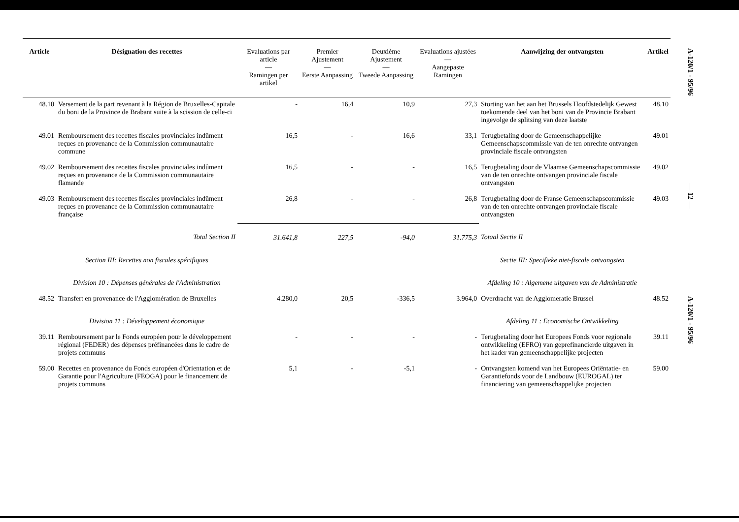| Article | Désignation des recettes | Evaluations par article — Ramingen per artikel | Premier Ajustement — Eerste Aanpassing | Deuxième Ajustement — Tweede Aanpassing | Evaluations ajustées — Aangepaste Ramingen | Aanwijzing der ontvangsten | Artikel |
| --- | --- | --- | --- | --- | --- | --- | --- |
| 48.10 | Versement de la part revenant à la Région de Bruxelles-Capitale du boni de la Province de Brabant suite à la scission de celle-ci | - | 16,4 | 10,9 | 27,3 | Storting van het aan het Brussels Hoofdstedelijk Gewest toekomende deel van het boni van de Provincie Brabant ingevolge de splitsing van deze laatste | 48.10 |
| 49.01 | Remboursement des recettes fiscales provinciales indûment reçues en provenance de la Commission communautaire commune | 16,5 | - | 16,6 | 33,1 | Terugbetaling door de Gemeenschappelijke Gemeenschapscommissie van de ten onrechte ontvangen provinciale fiscale ontvangsten | 49.01 |
| 49.02 | Remboursement des recettes fiscales provinciales indûment reçues en provenance de la Commission communautaire flamande | 16,5 | - | - | 16,5 | Terugbetaling door de Vlaamse Gemeenschapscommissie van de ten onrechte ontvangen provinciale fiscale ontvangsten | 49.02 |
| 49.03 | Remboursement des recettes fiscales provinciales indûment reçues en provenance de la Commission communautaire française | 26,8 | - | - | 26,8 | Terugbetaling door de Franse Gemeenschapscommissie van de ten onrechte ontvangen provinciale fiscale ontvangsten | 49.03 |
| | Total Section II | 31.641,8 | 227,5 | -94,0 | 31.775,3 | Totaal Sectie II | |
| | Section III: Recettes non fiscales spécifiques | | | | | Sectie III: Specifieke niet-fiscale ontvangsten | |
| | Division 10 : Dépenses générales de l'Administration | | | | | Afdeling 10 : Algemene uitgaven van de Administratie | |
| 48.52 | Transfert en provenance de l'Agglomération de Bruxelles | 4.280,0 | 20,5 | -336,5 | 3.964,0 | Overdracht van de Agglomeratie Brussel | 48.52 |
| | Division 11 : Développement économique | | | | | Afdeling 11 : Economische Ontwikkeling | |
| 39.11 | Remboursement par le Fonds européen pour le développement régional (FEDER) des dépenses préfinancées dans le cadre de projets communs | - | - | - | - | Terugbetaling door het Europees Fonds voor regionale ontwikkeling (EFRO) van geprefinancierde uitgaven in het kader van gemeenschappelijke projecten | 39.11 |
| 59.00 | Recettes en provenance du Fonds européen d'Orientation et de Garantie pour l'Agriculture (FEOGA) pour le financement de projets communs | 5,1 | - | -5,1 | - | Ontvangsten komend van het Europees Oriëntatie- en Garantiefonds voor de Landbouw (EUROGAL) ter financiering van gemeenschappelijke projecten | 59.00 |
A-120/1 - 95/96
— 12 —
A-120/1 - 95/96